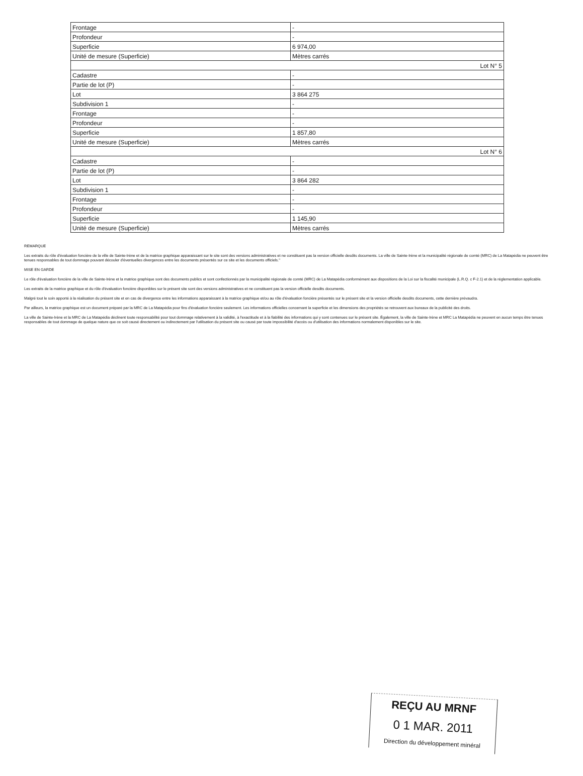| Frontage | - |
| Profondeur | - |
| Superficie | 6 974,00 |
| Unité de mesure (Superficie) | Mètres carrés |
| Lot N° 5 | |
| Cadastre | - |
| Partie de lot (P) | - |
| Lot | 3 864 275 |
| Subdivision 1 | - |
| Frontage | - |
| Profondeur | - |
| Superficie | 1 857,80 |
| Unité de mesure (Superficie) | Mètres carrés |
| Lot N° 6 | |
| Cadastre | - |
| Partie de lot (P) | - |
| Lot | 3 864 282 |
| Subdivision 1 | - |
| Frontage | - |
| Profondeur | - |
| Superficie | 1 145,90 |
| Unité de mesure (Superficie) | Mètres carrés |
REMARQUE
Les extraits du rôle d'évaluation foncière de la ville de Sainte-Irène et de la matrice graphique apparaissant sur le site sont des versions administratives et ne constituent pas la version officielle desdits documents. La ville de Sainte-Irène et la municipalité régionale de comté (MRC) de La Matapédia ne peuvent être tenues responsables de tout dommage pouvant découler d'éventuelles divergences entre les documents présentés sur ce site et les documents officiels."
MISE EN GARDE
Le rôle d'évaluation foncière de la ville de Sainte-Irène et la matrice graphique sont des documents publics et sont confectionnés par la municipalité régionale de comté (MRC) de La Matapédia conformément aux dispositions de la Loi sur la fiscalité municipale (L.R.Q. c F-2.1) et de la réglementation applicable.
Les extraits de la matrice graphique et du rôle d'évaluation foncière disponibles sur le présent site sont des versions administratives et ne constituent pas la version officielle desdits documents.
Malgré tout le soin apporté à la réalisation du présent site et en cas de divergence entre les informations apparaissant à la matrice graphique et/ou au rôle d'évaluation foncière présentés sur le présent site et la version officielle desdits documents, cette dernière prévaudra.
Par ailleurs, la matrice graphique est un document préparé par la MRC de La Matapédia pour fins d'évaluation foncière seulement. Les informations officielles concernant la superficie et les dimensions des propriétés se retrouvent aux bureaux de la publicité des droits.
La ville de Sainte-Irène et la MRC de La Matapédia déclinent toute responsabilité pour tout dommage relativement à la validité, à l'exactitude et à la fiabilité des informations qui y sont contenues sur le présent site. Également, la ville de Sainte-Irène et MRC La Matapédia ne peuvent en aucun temps être tenues responsables de tout dommage de quelque nature que ce soit causé directement ou indirectement par l'utilisation du présent site ou causé par toute impossibilité d'accès ou d'utilisation des informations normalement disponibles sur le site.
REÇU AU MRNF
0 1 MAR. 2011
Direction du développement minéral